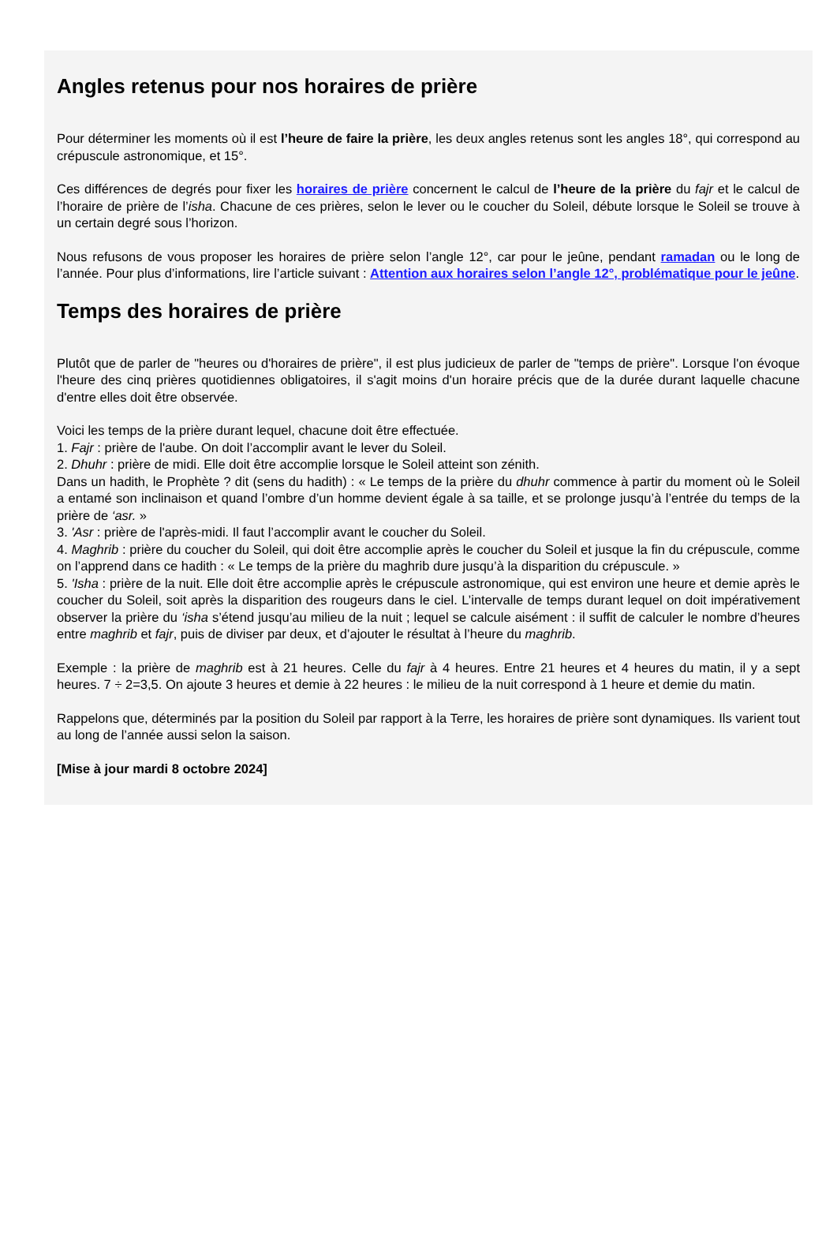Angles retenus pour nos horaires de prière
Pour déterminer les moments où il est l’heure de faire la prière, les deux angles retenus sont les angles 18°, qui correspond au crépuscule astronomique, et 15°.
Ces différences de degrés pour fixer les horaires de prière concernent le calcul de l’heure de la prière du fajr et le calcul de l’horaire de prière de l’isha. Chacune de ces prières, selon le lever ou le coucher du Soleil, débute lorsque le Soleil se trouve à un certain degré sous l’horizon.
Nous refusons de vous proposer les horaires de prière selon l’angle 12°, car pour le jeûne, pendant ramadan ou le long de l’année. Pour plus d’informations, lire l’article suivant : Attention aux horaires selon l’angle 12°, problématique pour le jeûne.
Temps des horaires de prière
Plutôt que de parler de "heures ou d'horaires de prière", il est plus judicieux de parler de "temps de prière". Lorsque l'on évoque l'heure des cinq prières quotidiennes obligatoires, il s'agit moins d'un horaire précis que de la durée durant laquelle chacune d'entre elles doit être observée.
Voici les temps de la prière durant lequel, chacune doit être effectuée.
1. Fajr : prière de l'aube. On doit l’accomplir avant le lever du Soleil.
2. Dhuhr : prière de midi. Elle doit être accomplie lorsque le Soleil atteint son zénith.
Dans un hadith, le Prophète ? dit (sens du hadith) : « Le temps de la prière du dhuhr commence à partir du moment où le Soleil a entamé son inclinaison et quand l’ombre d’un homme devient égale à sa taille, et se prolonge jusqu’à l’entrée du temps de la prière de ‘asr. »
3. 'Asr : prière de l'après-midi. Il faut l’accomplir avant le coucher du Soleil.
4. Maghrib : prière du coucher du Soleil, qui doit être accomplie après le coucher du Soleil et jusque la fin du crépuscule, comme on l’apprend dans ce hadith : « Le temps de la prière du maghrib dure jusqu’à la disparition du crépuscule. »
5. 'Isha : prière de la nuit. Elle doit être accomplie après le crépuscule astronomique, qui est environ une heure et demie après le coucher du Soleil, soit après la disparition des rougeurs dans le ciel. L’intervalle de temps durant lequel on doit impérativement observer la prière du ‘isha s’étend jusqu’au milieu de la nuit ; lequel se calcule aisément : il suffit de calculer le nombre d’heures entre maghrib et fajr, puis de diviser par deux, et d’ajouter le résultat à l’heure du maghrib.
Exemple : la prière de maghrib est à 21 heures. Celle du fajr à 4 heures. Entre 21 heures et 4 heures du matin, il y a sept heures. 7 ÷ 2=3,5. On ajoute 3 heures et demie à 22 heures : le milieu de la nuit correspond à 1 heure et demie du matin.
Rappelons que, déterminés par la position du Soleil par rapport à la Terre, les horaires de prière sont dynamiques. Ils varient tout au long de l’année aussi selon la saison.
[Mise à jour mardi 8 octobre 2024]